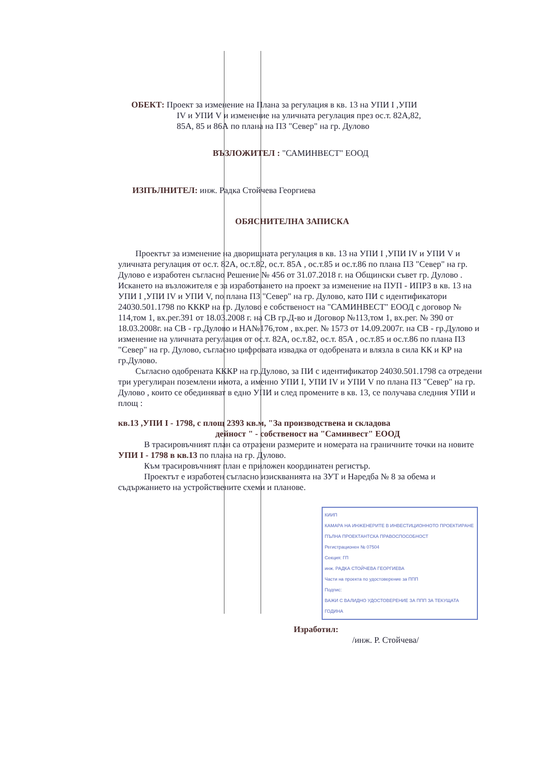ОБЕКТ: Проект за изменение на Плана за регулация в кв. 13 на УПИ I ,УПИ
      IV и УПИ V и изменение на уличната регулация през ос.т. 82А,82,
      85А, 85 и 86А по плана на ПЗ "Север" на гр. Дулово
ВЪЗЛОЖИТЕЛ : "САМИНВЕСТ" ЕООД
ИЗПЪЛНИТЕЛ: инж. Радка Стойчева Георгиева
ОБЯСНИТЕЛНА ЗАПИСКА
  Проектът за изменение на дворищната регулация в кв. 13 на УПИ I ,УПИ IV и УПИ V и уличната регулация от ос.т. 82А, ос.т.82, ос.т. 85А , ос.т.85 и ос.т.86 по плана ПЗ "Север" на гр. Дулово е изработен съгласно Решение № 456 от 31.07.2018 г. на Общински съвет гр. Дулово .
Искането на възложителя е за изработването на проект за изменение на ПУП - ИПРЗ в кв. 13 на УПИ I ,УПИ IV и УПИ V, по плана ПЗ "Север" на гр. Дулово, като ПИ с идентификатори 24030.501.1798 по КККР на гр. Дулово е собственост на "САМИНВЕСТ" ЕООД с договор № 114,том 1, вх.рег.391 от 18.03.2008 г. на СВ гр.Д-во и Договор №113,том 1, вх.рег. № 390 от 18.03.2008г. на СВ - гр.Дулово и НА№176,том , вх.рег. № 1573 от 14.09.2007г. на СВ - гр.Дулово и изменение на уличната регулация от ос.т. 82А, ос.т.82, ос.т. 85А , ос.т.85 и ос.т.86 по плана ПЗ "Север" на гр. Дулово, съгласно цифровата извадка от одобрената и влязла в сила КК и КР на гр.Дулово.
  Съгласно одобрената КККР на гр.Дулово, за ПИ с идентификатор 24030.501.1798 са отредени три урегулиран поземлени имота, а именно УПИ I, УПИ IV и УПИ V по плана ПЗ "Север" на гр. Дулово , които се обединяват в едно УПИ и след промените в кв. 13, се получава следния УПИ и площ :
кв.13 ,УПИ I - 1798, с площ 2393 кв.м, "За производствена и складова
            дейност " - собственост на "Саминвест" ЕООД
   В трасировъчният план са отразени размерите и номерата на граничните точки на новите УПИ I - 1798 в кв.13 по плана на гр. Дулово.
   Към трасировъчният план е приложен координатен регистър.
   Проектът е изработен съгласно изискванията на ЗУТ и Наредба № 8 за обема и съдържанието на устройствените схеми и планове.
КИИП
КАМАРА НА ИНЖЕНЕРИТЕ В ИНВЕСТИЦИОННОТО ПРОЕКТИРАНЕ
ПЪЛНА ПРОЕКТАНТСКА ПРАВОСПОСОБНОСТ
Регистрационен № 07504
Секция: ГП
инж. РАДКА СТОЙЧЕВА ГЕОРГИЕВА
Части на проекта по удостоверение за ППП
Подпис:
ВАЖИ С ВАЛИДНО УДОСТОВЕРЕНИЕ ЗА ППП ЗА ТЕКУЩАТА ГОДИНА
Изработил:
/инж. Р. Стойчева/